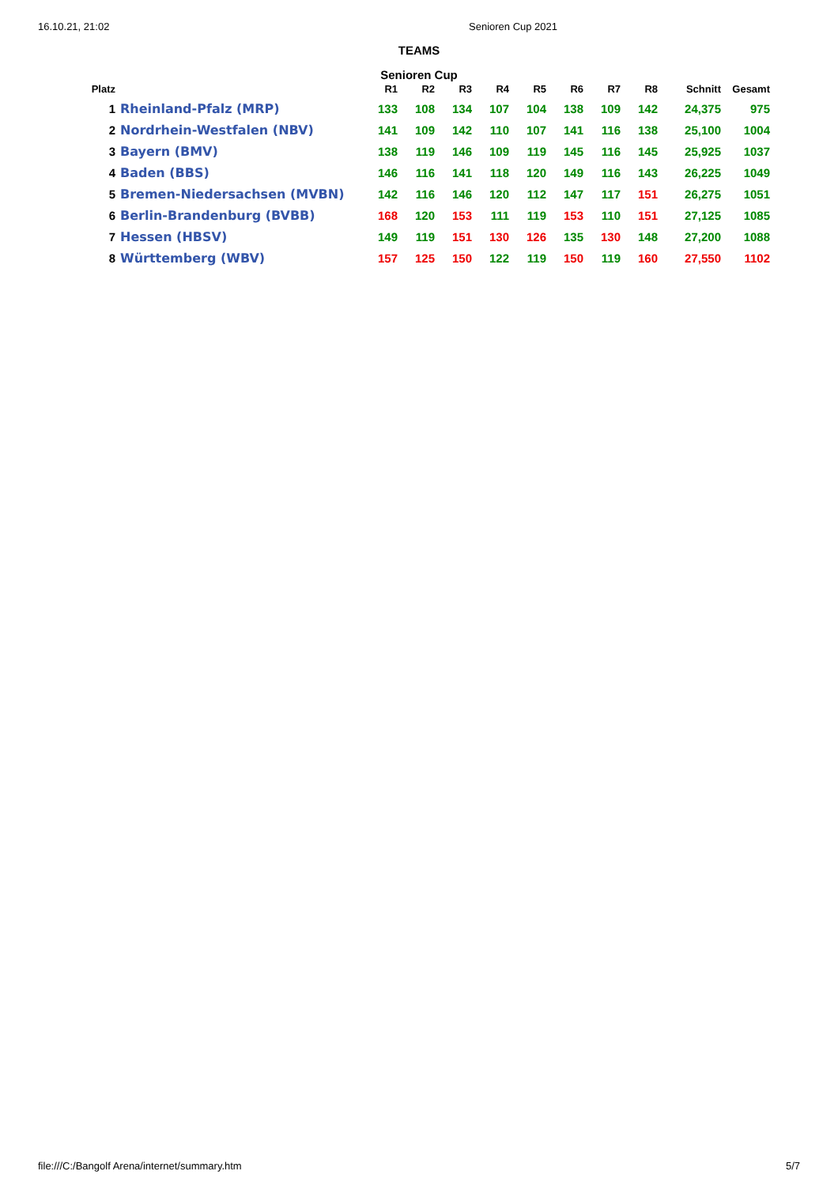16.10.21, 21:02 Senioren Cup 2021
TEAMS
Senioren Cup
| Platz | | R1 | R2 | R3 | R4 | R5 | R6 | R7 | R8 | Schnitt | Gesamt |
| --- | --- | --- | --- | --- | --- | --- | --- | --- | --- | --- | --- |
| 1 | Rheinland-Pfalz (MRP) | 133 | 108 | 134 | 107 | 104 | 138 | 109 | 142 | 24,375 | 975 |
| 2 | Nordrhein-Westfalen (NBV) | 141 | 109 | 142 | 110 | 107 | 141 | 116 | 138 | 25,100 | 1004 |
| 3 | Bayern (BMV) | 138 | 119 | 146 | 109 | 119 | 145 | 116 | 145 | 25,925 | 1037 |
| 4 | Baden (BBS) | 146 | 116 | 141 | 118 | 120 | 149 | 116 | 143 | 26,225 | 1049 |
| 5 | Bremen-Niedersachsen (MVBN) | 142 | 116 | 146 | 120 | 112 | 147 | 117 | 151 | 26,275 | 1051 |
| 6 | Berlin-Brandenburg (BVBB) | 168 | 120 | 153 | 111 | 119 | 153 | 110 | 151 | 27,125 | 1085 |
| 7 | Hessen (HBSV) | 149 | 119 | 151 | 130 | 126 | 135 | 130 | 148 | 27,200 | 1088 |
| 8 | Württemberg (WBV) | 157 | 125 | 150 | 122 | 119 | 150 | 119 | 160 | 27,550 | 1102 |
file:///C:/Bangolf Arena/internet/summary.htm 5/7